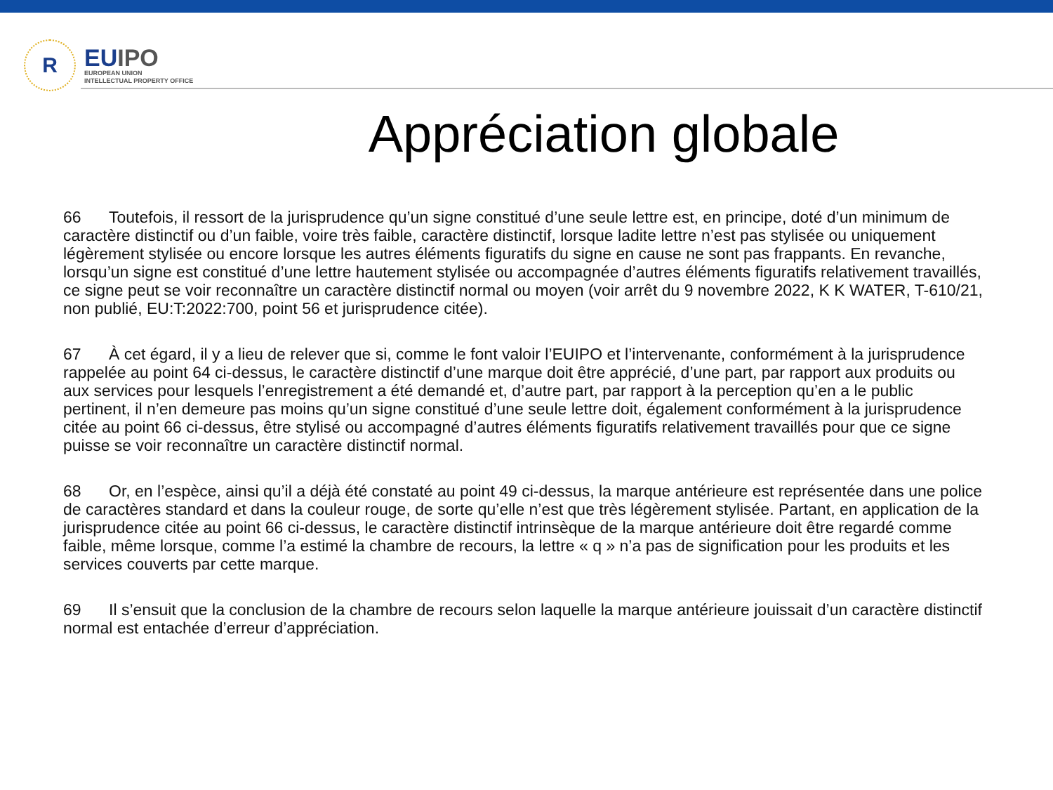R
EUIPO
EUROPEAN UNION
INTELLECTUAL PROPERTY OFFICE
Appréciation globale
66 Toutefois, il ressort de la jurisprudence qu’un signe constitué d’une seule lettre est, en principe, doté d’un minimum de caractère distinctif ou d’un faible, voire très faible, caractère distinctif, lorsque ladite lettre n’est pas stylisée ou uniquement légèrement stylisée ou encore lorsque les autres éléments figuratifs du signe en cause ne sont pas frappants. En revanche, lorsqu’un signe est constitué d’une lettre hautement stylisée ou accompagnée d’autres éléments figuratifs relativement travaillés, ce signe peut se voir reconnaître un caractère distinctif normal ou moyen (voir arrêt du 9 novembre 2022, K K WATER, T-610/21, non publié, EU:T:2022:700, point 56 et jurisprudence citée).
67 À cet égard, il y a lieu de relever que si, comme le font valoir l’EUIPO et l’intervenante, conformément à la jurisprudence rappelée au point 64 ci-dessus, le caractère distinctif d’une marque doit être apprécié, d’une part, par rapport aux produits ou aux services pour lesquels l’enregistrement a été demandé et, d’autre part, par rapport à la perception qu’en a le public pertinent, il n’en demeure pas moins qu’un signe constitué d’une seule lettre doit, également conformément à la jurisprudence citée au point 66 ci-dessus, être stylisé ou accompagné d’autres éléments figuratifs relativement travaillés pour que ce signe puisse se voir reconnaître un caractère distinctif normal.
68 Or, en l’espèce, ainsi qu’il a déjà été constaté au point 49 ci-dessus, la marque antérieure est représentée dans une police de caractères standard et dans la couleur rouge, de sorte qu’elle n’est que très légèrement stylisée. Partant, en application de la jurisprudence citée au point 66 ci-dessus, le caractère distinctif intrinsèque de la marque antérieure doit être regardé comme faible, même lorsque, comme l’a estimé la chambre de recours, la lettre « q » n’a pas de signification pour les produits et les services couverts par cette marque.
69 Il s’ensuit que la conclusion de la chambre de recours selon laquelle la marque antérieure jouissait d’un caractère distinctif normal est entachée d’erreur d’appréciation.